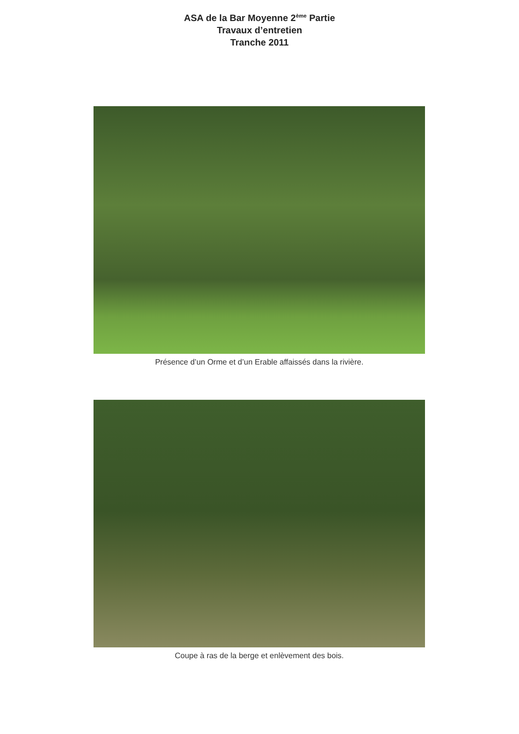ASA de la Bar Moyenne 2<sup>ème</sup> Partie
Travaux d’entretien
Tranche 2011
Présence d’un Orme et d’un Erable affaissés dans la rivière.
Coupe à ras de la berge et enlèvement des bois.